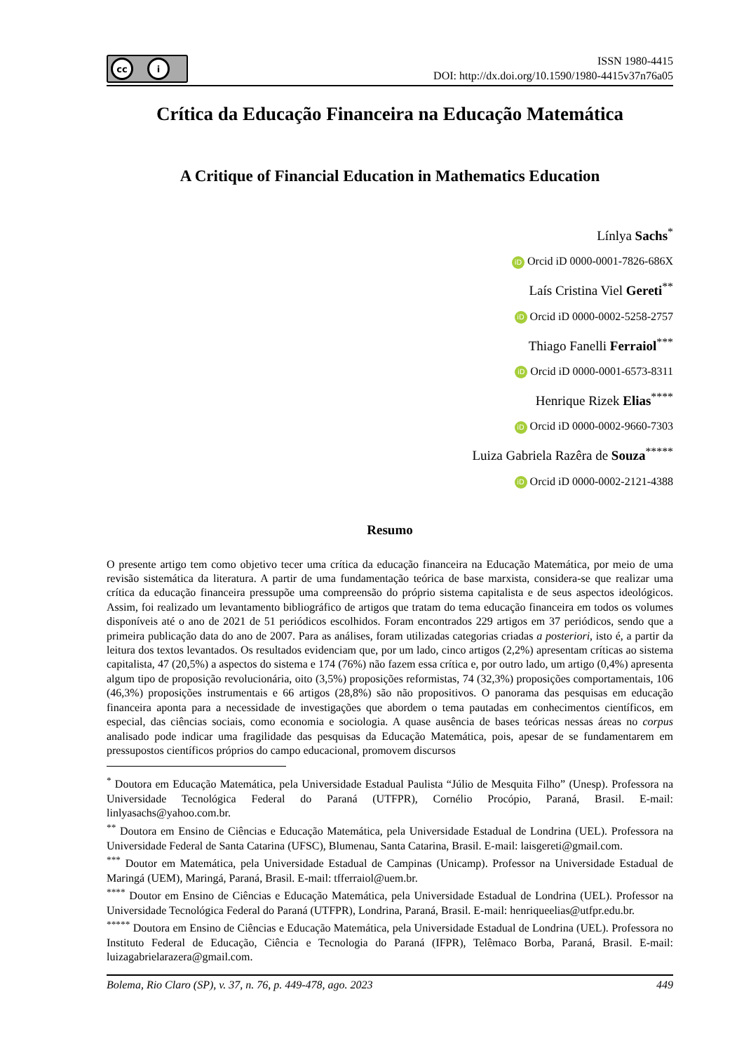cc i
ISSN 1980-4415
DOI: http://dx.doi.org/10.1590/1980-4415v37n76a05
Crítica da Educação Financeira na Educação Matemática
A Critique of Financial Education in Mathematics Education
Línlya Sachs<sup>*</sup>
iD Orcid iD 0000-0001-7826-686X
Laís Cristina Viel Gereti<sup>**</sup>
iD Orcid iD 0000-0002-5258-2757
Thiago Fanelli Ferraiol<sup>***</sup>
iD Orcid iD 0000-0001-6573-8311
Henrique Rizek Elias<sup>****</sup>
iD Orcid iD 0000-0002-9660-7303
Luiza Gabriela Razêra de Souza<sup>*****</sup>
iD Orcid iD 0000-0002-2121-4388
Resumo
O presente artigo tem como objetivo tecer uma crítica da educação financeira na Educação Matemática, por meio de uma revisão sistemática da literatura. A partir de uma fundamentação teórica de base marxista, considera-se que realizar uma crítica da educação financeira pressupõe uma compreensão do próprio sistema capitalista e de seus aspectos ideológicos. Assim, foi realizado um levantamento bibliográfico de artigos que tratam do tema educação financeira em todos os volumes disponíveis até o ano de 2021 de 51 periódicos escolhidos. Foram encontrados 229 artigos em 37 periódicos, sendo que a primeira publicação data do ano de 2007. Para as análises, foram utilizadas categorias criadas a posteriori, isto é, a partir da leitura dos textos levantados. Os resultados evidenciam que, por um lado, cinco artigos (2,2%) apresentam críticas ao sistema capitalista, 47 (20,5%) a aspectos do sistema e 174 (76%) não fazem essa crítica e, por outro lado, um artigo (0,4%) apresenta algum tipo de proposição revolucionária, oito (3,5%) proposições reformistas, 74 (32,3%) proposições comportamentais, 106 (46,3%) proposições instrumentais e 66 artigos (28,8%) são não propositivos. O panorama das pesquisas em educação financeira aponta para a necessidade de investigações que abordem o tema pautadas em conhecimentos científicos, em especial, das ciências sociais, como economia e sociologia. A quase ausência de bases teóricas nessas áreas no corpus analisado pode indicar uma fragilidade das pesquisas da Educação Matemática, pois, apesar de se fundamentarem em pressupostos científicos próprios do campo educacional, promovem discursos
<sup>*</sup> Doutora em Educação Matemática, pela Universidade Estadual Paulista “Júlio de Mesquita Filho” (Unesp). Professora na Universidade Tecnológica Federal do Paraná (UTFPR), Cornélio Procópio, Paraná, Brasil. E-mail: linlyasachs@yahoo.com.br.
<sup>**</sup> Doutora em Ensino de Ciências e Educação Matemática, pela Universidade Estadual de Londrina (UEL). Professora na Universidade Federal de Santa Catarina (UFSC), Blumenau, Santa Catarina, Brasil. E-mail: laisgereti@gmail.com.
<sup>***</sup> Doutor em Matemática, pela Universidade Estadual de Campinas (Unicamp). Professor na Universidade Estadual de Maringá (UEM), Maringá, Paraná, Brasil. E-mail: tfferraiol@uem.br.
<sup>****</sup> Doutor em Ensino de Ciências e Educação Matemática, pela Universidade Estadual de Londrina (UEL). Professor na Universidade Tecnológica Federal do Paraná (UTFPR), Londrina, Paraná, Brasil. E-mail: henriqueelias@utfpr.edu.br.
<sup>*****</sup> Doutora em Ensino de Ciências e Educação Matemática, pela Universidade Estadual de Londrina (UEL). Professora no Instituto Federal de Educação, Ciência e Tecnologia do Paraná (IFPR), Telêmaco Borba, Paraná, Brasil. E-mail: luizagabrielarazera@gmail.com.
Bolema, Rio Claro (SP), v. 37, n. 76, p. 449-478, ago. 2023 449